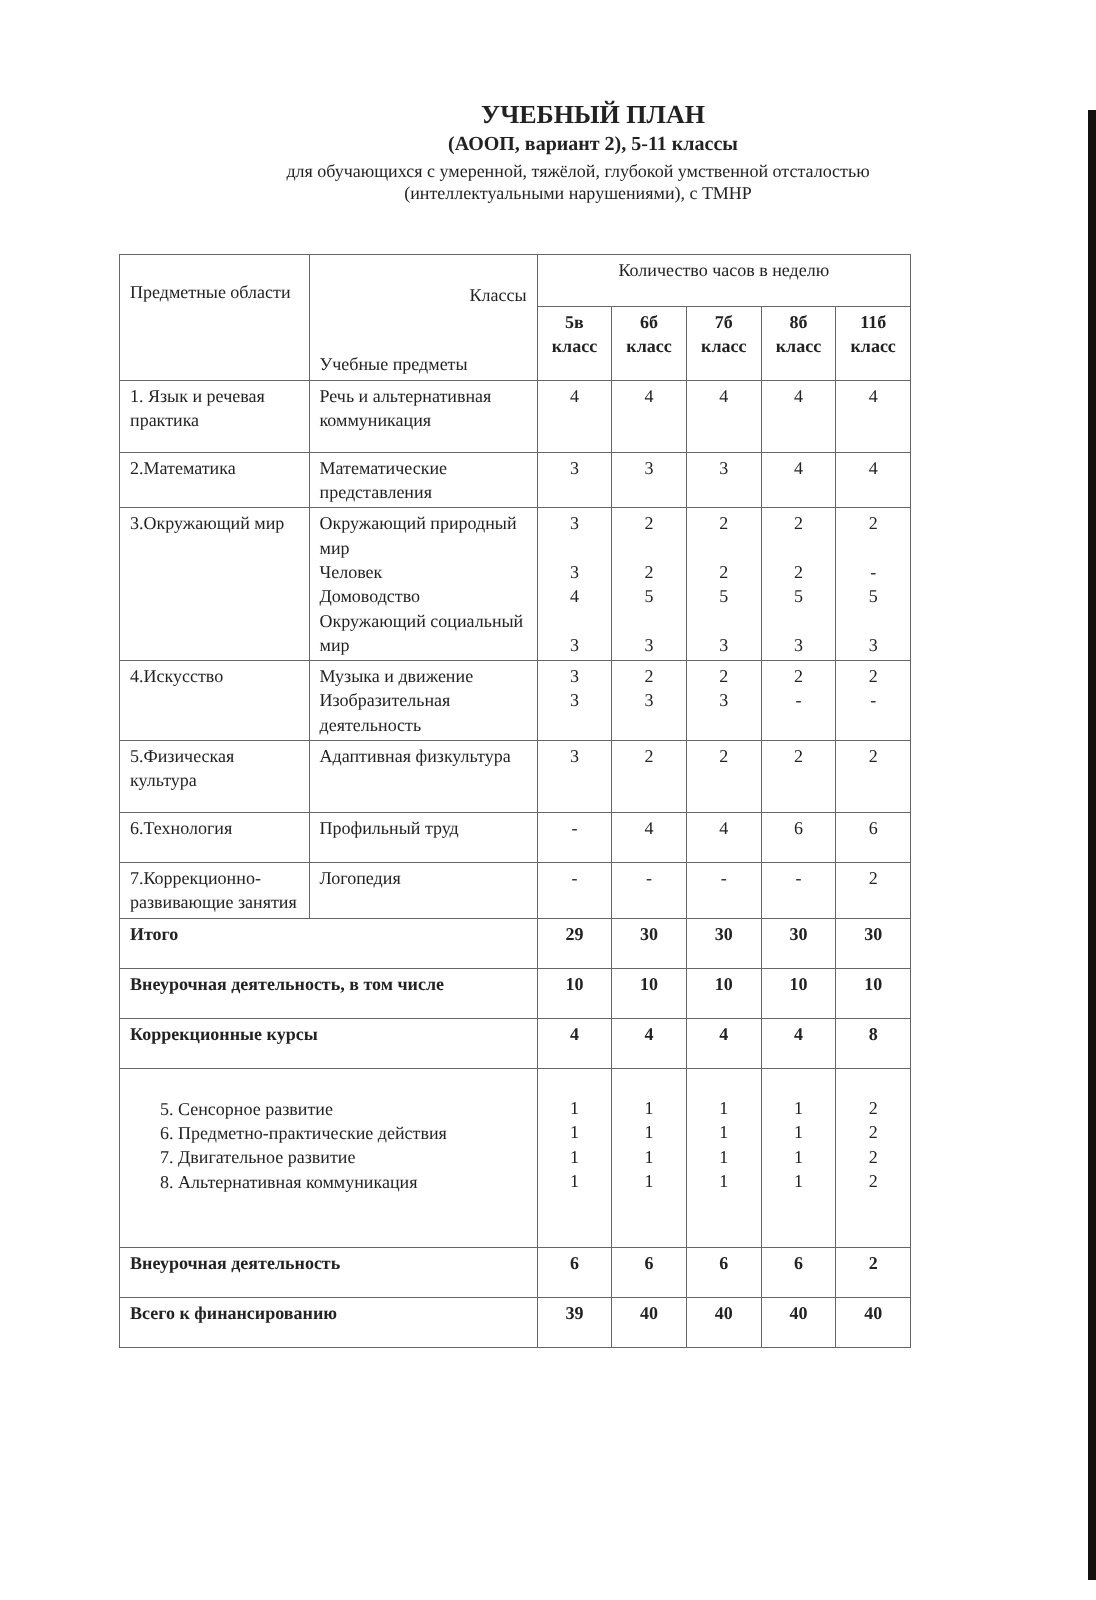УЧЕБНЫЙ ПЛАН
(АООП, вариант 2), 5-11 классы
для обучающихся с умеренной, тяжёлой, глубокой умственной отсталостью
(интеллектуальными нарушениями), с ТМНР
| Предметные области | Классы Учебные предметы | Количество часов в неделю | | | | |
| --- | --- | --- | --- | --- | --- | --- |
| | | 5в класс | 6б класс | 7б класс | 8б класс | 11б класс |
| 1. Язык и речевая практика | Речь и альтернативная коммуникация | 4 | 4 | 4 | 4 | 4 |
| 2.Математика | Математические представления | 3 | 3 | 3 | 4 | 4 |
| 3.Окружающий мир | Окружающий природный мир Человек Домоводство Окружающий социальный мир | 3 3 4 3 | 2 2 5 3 | 2 2 5 3 | 2 2 5 3 | 2 - 5 3 |
| 4.Искусство | Музыка и движение Изобразительная деятельность | 3 3 | 2 3 | 2 3 | 2 - | 2 - |
| 5.Физическая культура | Адаптивная физкультура | 3 | 2 | 2 | 2 | 2 |
| 6.Технология | Профильный труд | - | 4 | 4 | 6 | 6 |
| 7.Коррекционно-развивающие занятия | Логопедия | - | - | - | - | 2 |
| Итого | | 29 | 30 | 30 | 30 | 30 |
| Внеурочная деятельность, в том числе | | 10 | 10 | 10 | 10 | 10 |
| Коррекционные курсы | | 4 | 4 | 4 | 4 | 8 |
| 5. Сенсорное развитие 6. Предметно-практические действия 7. Двигательное развитие 8. Альтернативная коммуникация | | 1 1 1 1 | 1 1 1 1 | 1 1 1 1 | 1 1 1 1 | 2 2 2 2 |
| Внеурочная деятельность | | 6 | 6 | 6 | 6 | 2 |
| Всего к финансированию | | 39 | 40 | 40 | 40 | 40 |